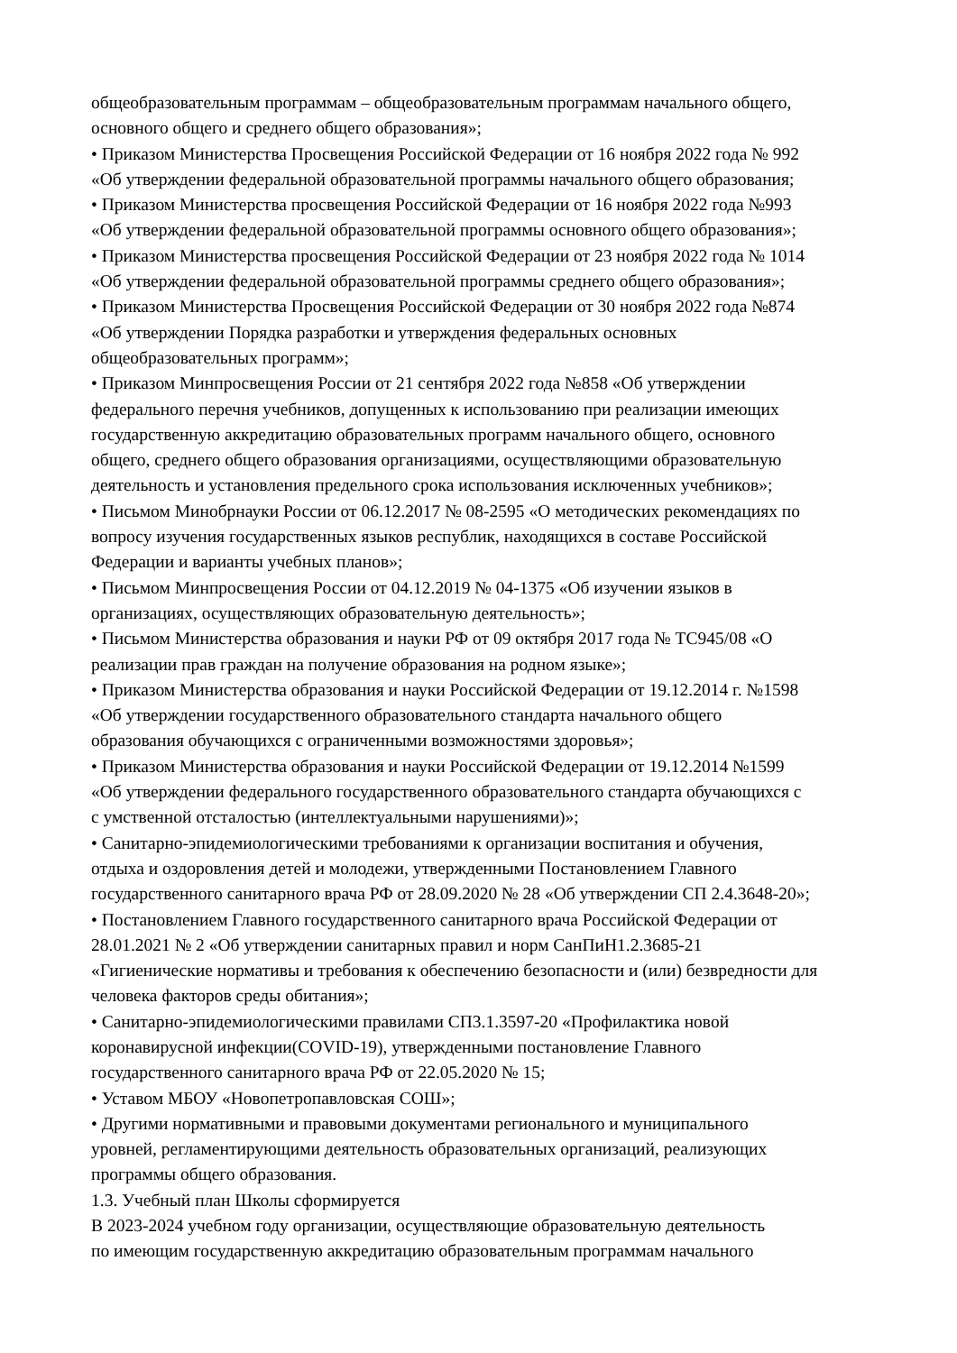общеобразовательным программам – общеобразовательным программам начального общего,
основного общего и среднего общего образования»;
• Приказом Министерства Просвещения Российской Федерации от 16 ноября 2022 года № 992
«Об утверждении федеральной образовательной программы начального общего образования;
• Приказом Министерства просвещения Российской Федерации от 16 ноября 2022 года №993
«Об утверждении федеральной образовательной программы основного общего образования»;
• Приказом Министерства просвещения Российской Федерации от 23 ноября 2022 года № 1014
«Об утверждении федеральной образовательной программы среднего общего образования»;
• Приказом Министерства Просвещения Российской Федерации от 30 ноября 2022 года №874
«Об утверждении Порядка разработки и утверждения федеральных основных
общеобразовательных программ»;
• Приказом Минпросвещения России от 21 сентября 2022 года №858 «Об утверждении
федерального перечня учебников, допущенных к использованию при реализации имеющих
государственную аккредитацию образовательных программ начального общего, основного
общего, среднего общего образования организациями, осуществляющими образовательную
деятельность и установления предельного срока использования исключенных учебников»;
• Письмом Минобрнауки России от 06.12.2017 № 08-2595 «О методических рекомендациях по
вопросу изучения государственных языков республик, находящихся в составе Российской
Федерации и варианты учебных планов»;
• Письмом Минпросвещения России от 04.12.2019 № 04-1375 «Об изучении языков в
организациях, осуществляющих образовательную деятельность»;
• Письмом Министерства образования и науки РФ от 09 октября 2017 года № ТС945/08 «О
реализации прав граждан на получение образования на родном языке»;
• Приказом Министерства образования и науки Российской Федерации от 19.12.2014 г. №1598
«Об утверждении государственного образовательного стандарта начального общего
образования обучающихся с ограниченными возможностями здоровья»;
• Приказом Министерства образования и науки Российской Федерации от 19.12.2014 №1599
«Об утверждении федерального государственного образовательного стандарта обучающихся с
с умственной отсталостью (интеллектуальными нарушениями)»;
• Санитарно-эпидемиологическими требованиями к организации воспитания и обучения,
отдыха и оздоровления детей и молодежи, утвержденными Постановлением Главного
государственного санитарного врача РФ от 28.09.2020 № 28 «Об утверждении СП 2.4.3648-20»;
• Постановлением Главного государственного санитарного врача Российской Федерации от
28.01.2021 № 2 «Об утверждении санитарных правил и норм СанПиН1.2.3685-21
«Гигиенические нормативы и требования к обеспечению безопасности и (или) безвредности для
человека факторов среды обитания»;
• Санитарно-эпидемиологическими правилами СП3.1.3597-20 «Профилактика новой
коронавирусной инфекции(COVID-19), утвержденными постановление Главного
государственного санитарного врача РФ от 22.05.2020 № 15;
• Уставом МБОУ «Новопетропавловская СОШ»;
• Другими нормативными и правовыми документами регионального и муниципального
уровней, регламентирующими деятельность образовательных организаций, реализующих
программы общего образования.
1.3. Учебный план Школы сформируется
В 2023-2024 учебном году организации, осуществляющие образовательную деятельность
по имеющим государственную аккредитацию образовательным программам начального